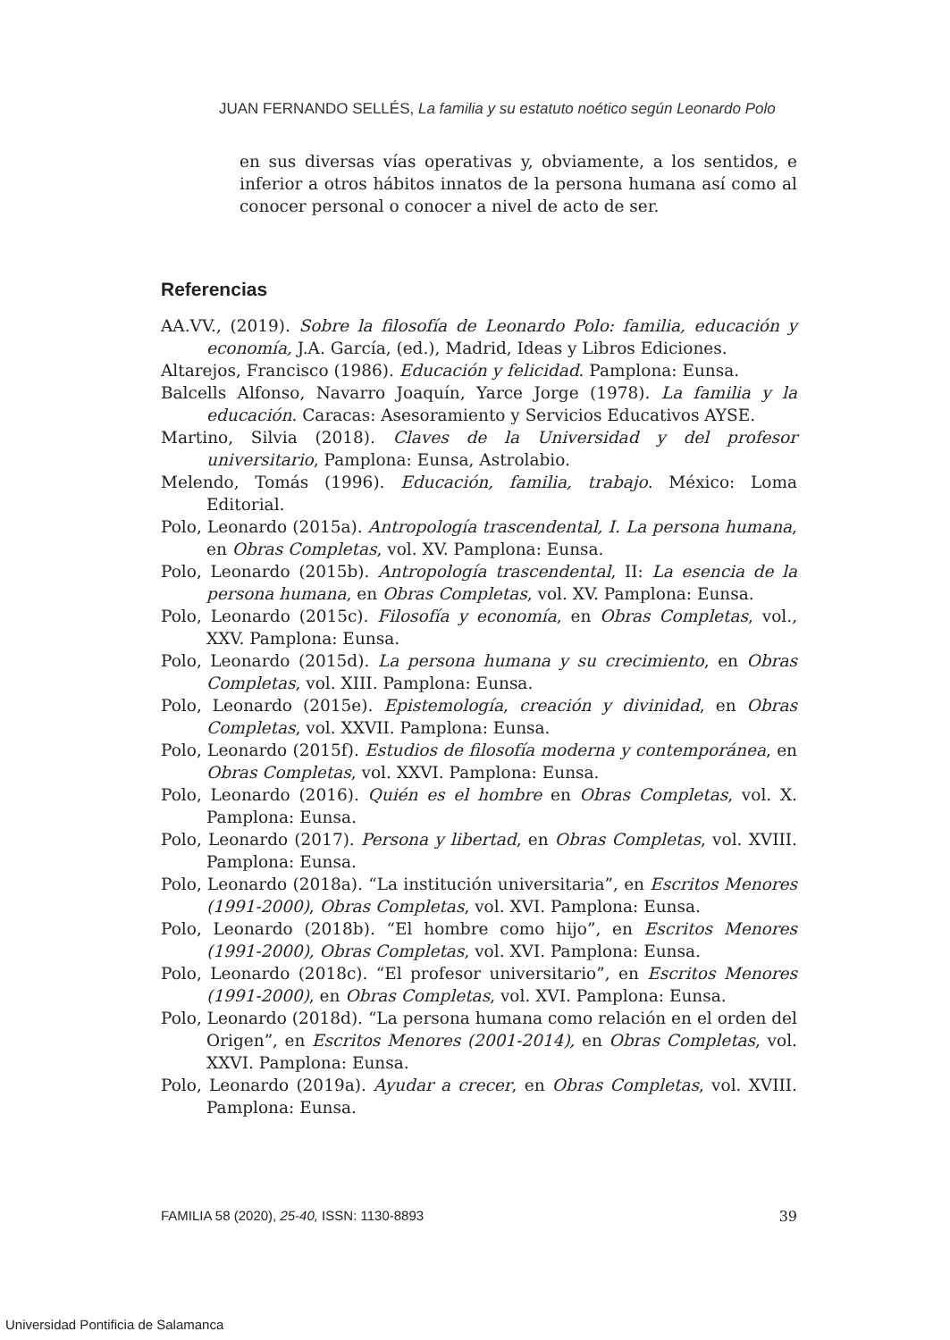JUAN FERNANDO SELLÉS, La familia y su estatuto noético según Leonardo Polo
en sus diversas vías operativas y, obviamente, a los sentidos, e inferior a otros hábitos innatos de la persona humana así como al conocer personal o conocer a nivel de acto de ser.
Referencias
AA.VV., (2019). Sobre la filosofía de Leonardo Polo: familia, educación y economía, J.A. García, (ed.), Madrid, Ideas y Libros Ediciones.
Altarejos, Francisco (1986). Educación y felicidad. Pamplona: Eunsa.
Balcells Alfonso, Navarro Joaquín, Yarce Jorge (1978). La familia y la educación. Caracas: Asesoramiento y Servicios Educativos AYSE.
Martino, Silvia (2018). Claves de la Universidad y del profesor universitario, Pamplona: Eunsa, Astrolabio.
Melendo, Tomás (1996). Educación, familia, trabajo. México: Loma Editorial.
Polo, Leonardo (2015a). Antropología trascendental, I. La persona humana, en Obras Completas, vol. XV. Pamplona: Eunsa.
Polo, Leonardo (2015b). Antropología trascendental, II: La esencia de la persona humana, en Obras Completas, vol. XV. Pamplona: Eunsa.
Polo, Leonardo (2015c). Filosofía y economía, en Obras Completas, vol., XXV. Pamplona: Eunsa.
Polo, Leonardo (2015d). La persona humana y su crecimiento, en Obras Completas, vol. XIII. Pamplona: Eunsa.
Polo, Leonardo (2015e). Epistemología, creación y divinidad, en Obras Completas, vol. XXVII. Pamplona: Eunsa.
Polo, Leonardo (2015f). Estudios de filosofía moderna y contemporánea, en Obras Completas, vol. XXVI. Pamplona: Eunsa.
Polo, Leonardo (2016). Quién es el hombre en Obras Completas, vol. X. Pamplona: Eunsa.
Polo, Leonardo (2017). Persona y libertad, en Obras Completas, vol. XVIII. Pamplona: Eunsa.
Polo, Leonardo (2018a). “La institución universitaria”, en Escritos Menores (1991-2000), Obras Completas, vol. XVI. Pamplona: Eunsa.
Polo, Leonardo (2018b). “El hombre como hijo”, en Escritos Menores (1991-2000), Obras Completas, vol. XVI. Pamplona: Eunsa.
Polo, Leonardo (2018c). “El profesor universitario”, en Escritos Menores (1991-2000), en Obras Completas, vol. XVI. Pamplona: Eunsa.
Polo, Leonardo (2018d). “La persona humana como relación en el orden del Origen”, en Escritos Menores (2001-2014), en Obras Completas, vol. XXVI. Pamplona: Eunsa.
Polo, Leonardo (2019a). Ayudar a crecer, en Obras Completas, vol. XVIII. Pamplona: Eunsa.
FAMILIA 58 (2020), 25-40, ISSN: 1130-8893 39
Universidad Pontificia de Salamanca